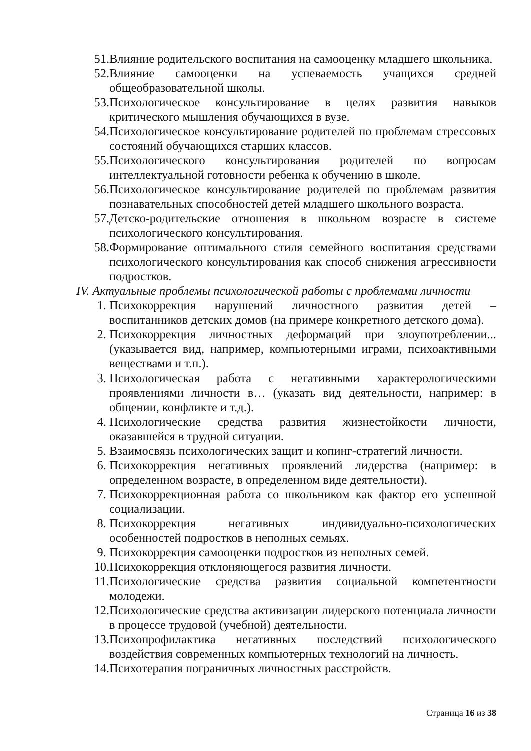51. Влияние родительского воспитания на самооценку младшего школьника.
52. Влияние самооценки на успеваемость учащихся средней общеобразовательной школы.
53. Психологическое консультирование в целях развития навыков критического мышления обучающихся в вузе.
54. Психологическое консультирование родителей по проблемам стрессовых состояний обучающихся старших классов.
55. Психологического консультирования родителей по вопросам интеллектуальной готовности ребенка к обучению в школе.
56. Психологическое консультирование родителей по проблемам развития познавательных способностей детей младшего школьного возраста.
57. Детско-родительские отношения в школьном возрасте в системе психологического консультирования.
58. Формирование оптимального стиля семейного воспитания средствами психологического консультирования как способ снижения агрессивности подростков.
IV. Актуальные проблемы психологической работы с проблемами личности
1. Психокоррекция нарушений личностного развития детей – воспитанников детских домов (на примере конкретного детского дома).
2. Психокоррекция личностных деформаций при злоупотреблении... (указывается вид, например, компьютерными играми, психоактивными веществами и т.п.).
3. Психологическая работа с негативными характерологическими проявлениями личности в… (указать вид деятельности, например: в общении, конфликте и т.д.).
4. Психологические средства развития жизнестойкости личности, оказавшейся в трудной ситуации.
5. Взаимосвязь психологических защит и копинг-стратегий личности.
6. Психокоррекция негативных проявлений лидерства (например: в определенном возрасте, в определенном виде деятельности).
7. Психокоррекционная работа со школьником как фактор его успешной социализации.
8. Психокоррекция негативных индивидуально-психологических особенностей подростков в неполных семьях.
9. Психокоррекция самооценки подростков из неполных семей.
10. Психокоррекция отклоняющегося развития личности.
11. Психологические средства развития социальной компетентности молодежи.
12. Психологические средства активизации лидерского потенциала личности в процессе трудовой (учебной) деятельности.
13. Психопрофилактика негативных последствий психологического воздействия современных компьютерных технологий на личность.
14. Психотерапия пограничных личностных расстройств.
Страница 16 из 38